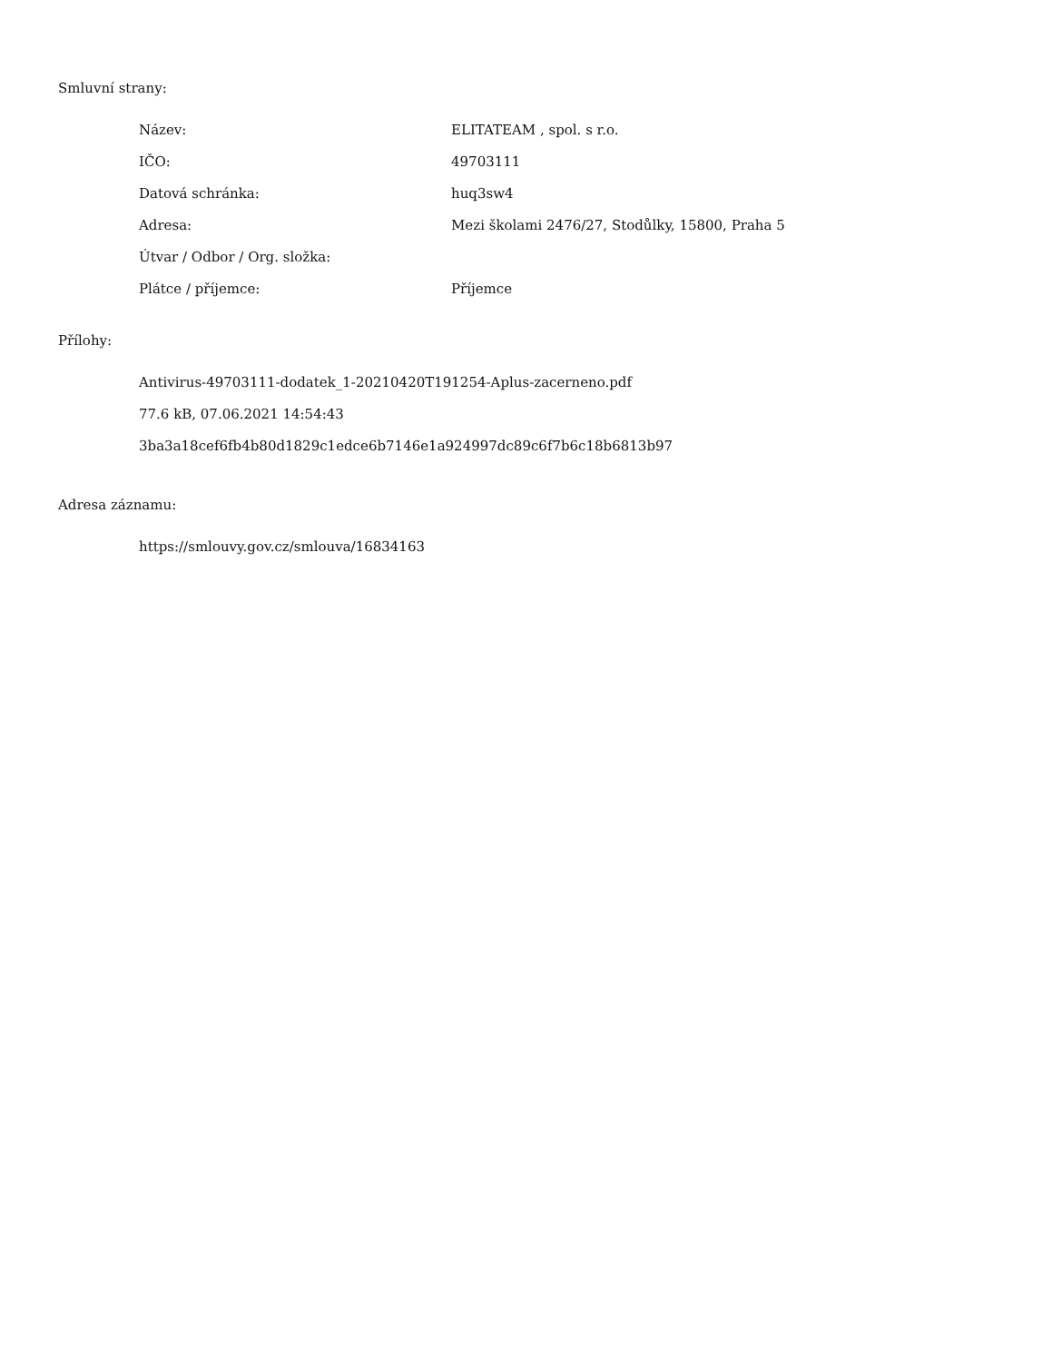Smluvní strany:
| Název: | ELITATEAM , spol. s r.o. |
| IČO: | 49703111 |
| Datová schránka: | huq3sw4 |
| Adresa: | Mezi školami 2476/27, Stodůlky, 15800, Praha 5 |
| Útvar / Odbor / Org. složka: | |
| Plátce / příjemce: | Příjemce |
Přílohy:
Antivirus-49703111-dodatek_1-20210420T191254-Aplus-zacerneno.pdf
77.6 kB, 07.06.2021 14:54:43
3ba3a18cef6fb4b80d1829c1edce6b7146e1a924997dc89c6f7b6c18b6813b97
Adresa záznamu:
https://smlouvy.gov.cz/smlouva/16834163